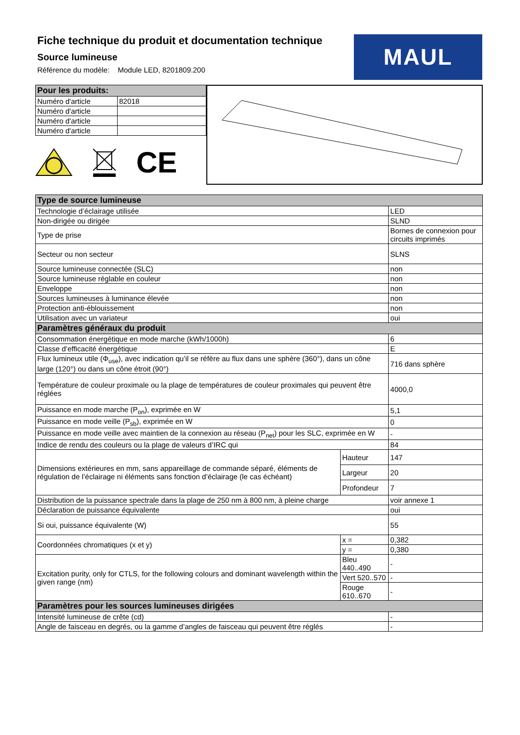Fiche technique du produit et documentation technique
Source lumineuse
Référence du modèle: Module LED, 8201809.200
MAUL
| Pour les produits: | |
| --- | --- |
| Numéro d'article | 82018 |
| Numéro d'article | |
| Numéro d'article | |
| Numéro d'article | |
CE
| Type de source lumineuse | | |
| --- | --- | --- |
| Technologie d’éclairage utilisée | | LED |
| Non-dirigée ou dirigée | | SLND |
| Type de prise | | Bornes de connexion pour circuits imprimés |
| Secteur ou non secteur | | SLNS |
| Source lumineuse connectée (SLC) | | non |
| Source lumineuse réglable en couleur | | non |
| Enveloppe | | non |
| Sources lumineuses à luminance élevée | | non |
| Protection anti-éblouissement | | non |
| Utilisation avec un variateur | | oui |
| Paramètres généraux du produit | | |
| Consommation énergétique en mode marche (kWh/1000h) | | 6 |
| Classe d’efficacité énergétique | | E |
| Flux lumineux utile (Φ<sub>use</sub>), avec indication qu’il se réfère au flux dans une sphère (360°), dans un cône large (120°) ou dans un cône étroit (90°) | | 716 dans sphère |
| Température de couleur proximale ou la plage de températures de couleur proximales qui peuvent être réglées | | 4000,0 |
| Puissance en mode marche (P<sub>on</sub>), exprimée en W | | 5,1 |
| Puissance en mode veille (P<sub>sb</sub>), exprimée en W | | 0 |
| Puissance en mode veille avec maintien de la connexion au réseau (P<sub>net</sub>) pour les SLC, exprimée en W | | - |
| Indice de rendu des couleurs ou la plage de valeurs d’IRC qui | | 84 |
| Dimensions extérieures en mm, sans appareillage de commande séparé, éléments de régulation de l’éclairage ni éléments sans fonction d’éclairage (le cas échéant) | Hauteur | 147 |
| | Largeur | 20 |
| | Profondeur | 7 |
| Distribution de la puissance spectrale dans la plage de 250 nm à 800 nm, à pleine charge | | voir annexe 1 |
| Déclaration de puissance équivalente | | oui |
| Si oui, puissance équivalente (W) | | 55 |
| Coordonnées chromatiques (x et y) | x = | 0,382 |
| | y = | 0,380 |
| Excitation purity, only for CTLS, for the following colours and dominant wavelength within the given range (nm) | Bleu 440..490 | - |
| | Vert 520..570 | - |
| | Rouge 610..670 | - |
| Paramètres pour les sources lumineuses dirigées | | |
| Intensité lumineuse de crête (cd) | | - |
| Angle de faisceau en degrés, ou la gamme d’angles de faisceau qui peuvent être réglés | | - |